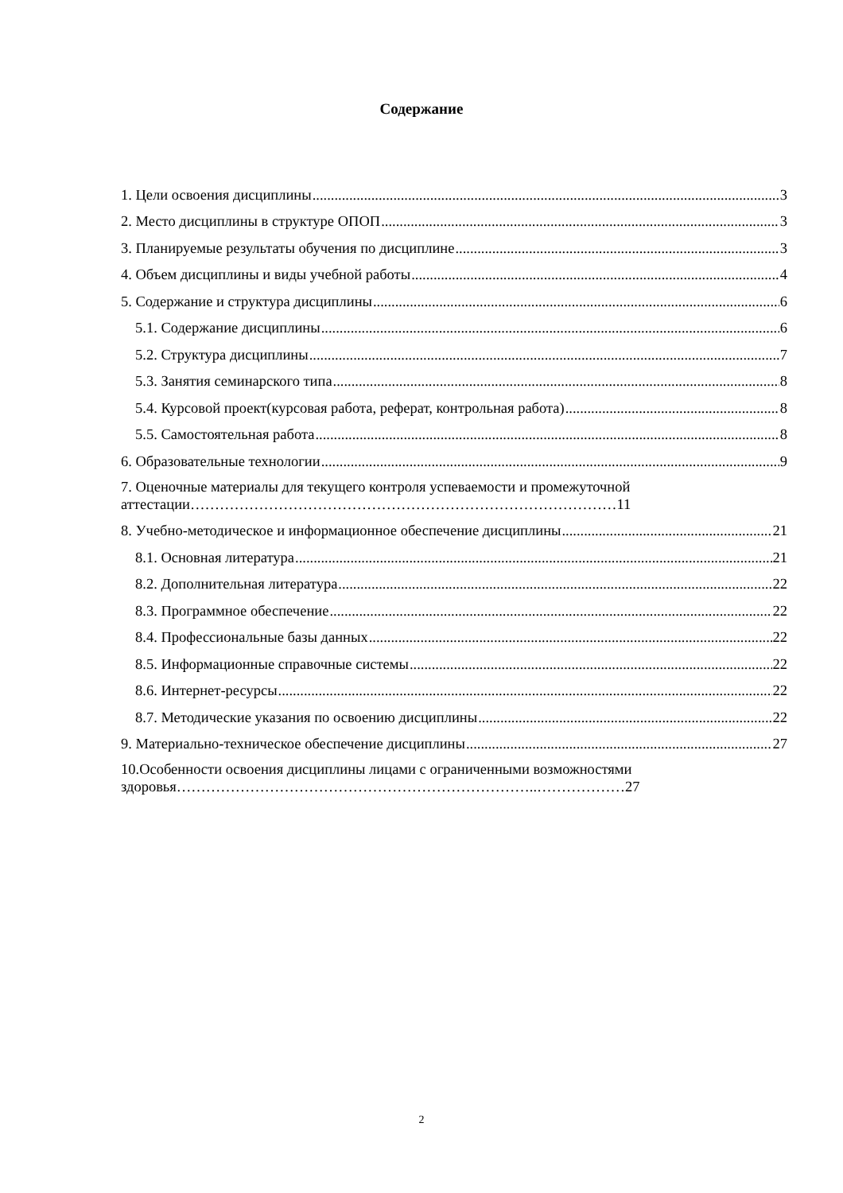Содержание
1. Цели освоения дисциплины 3
2. Место дисциплины в структуре ОПОП 3
3. Планируемые результаты обучения по дисциплине 3
4. Объем дисциплины и виды учебной работы 4
5. Содержание и структура дисциплины 6
5.1. Содержание дисциплины 6
5.2. Структура дисциплины 7
5.3. Занятия семинарского типа 8
5.4. Курсовой проект(курсовая работа, реферат, контрольная работа) 8
5.5. Самостоятельная работа 8
6. Образовательные технологии 9
7. Оценочные материалы для текущего контроля успеваемости и промежуточной
аттестации……………………………………………………………………………11
8. Учебно-методическое и информационное обеспечение дисциплины 21
8.1. Основная литература 21
8.2. Дополнительная литература 22
8.3. Программное обеспечение 22
8.4. Профессиональные базы данных 22
8.5. Информационные справочные системы 22
8.6. Интернет-ресурсы 22
8.7. Методические указания по освоению дисциплины 22
9. Материально-техническое обеспечение дисциплины 27
10.Особенности освоения дисциплины лицами с ограниченными возможностями
здоровья………………………………………………………………..………………27
2